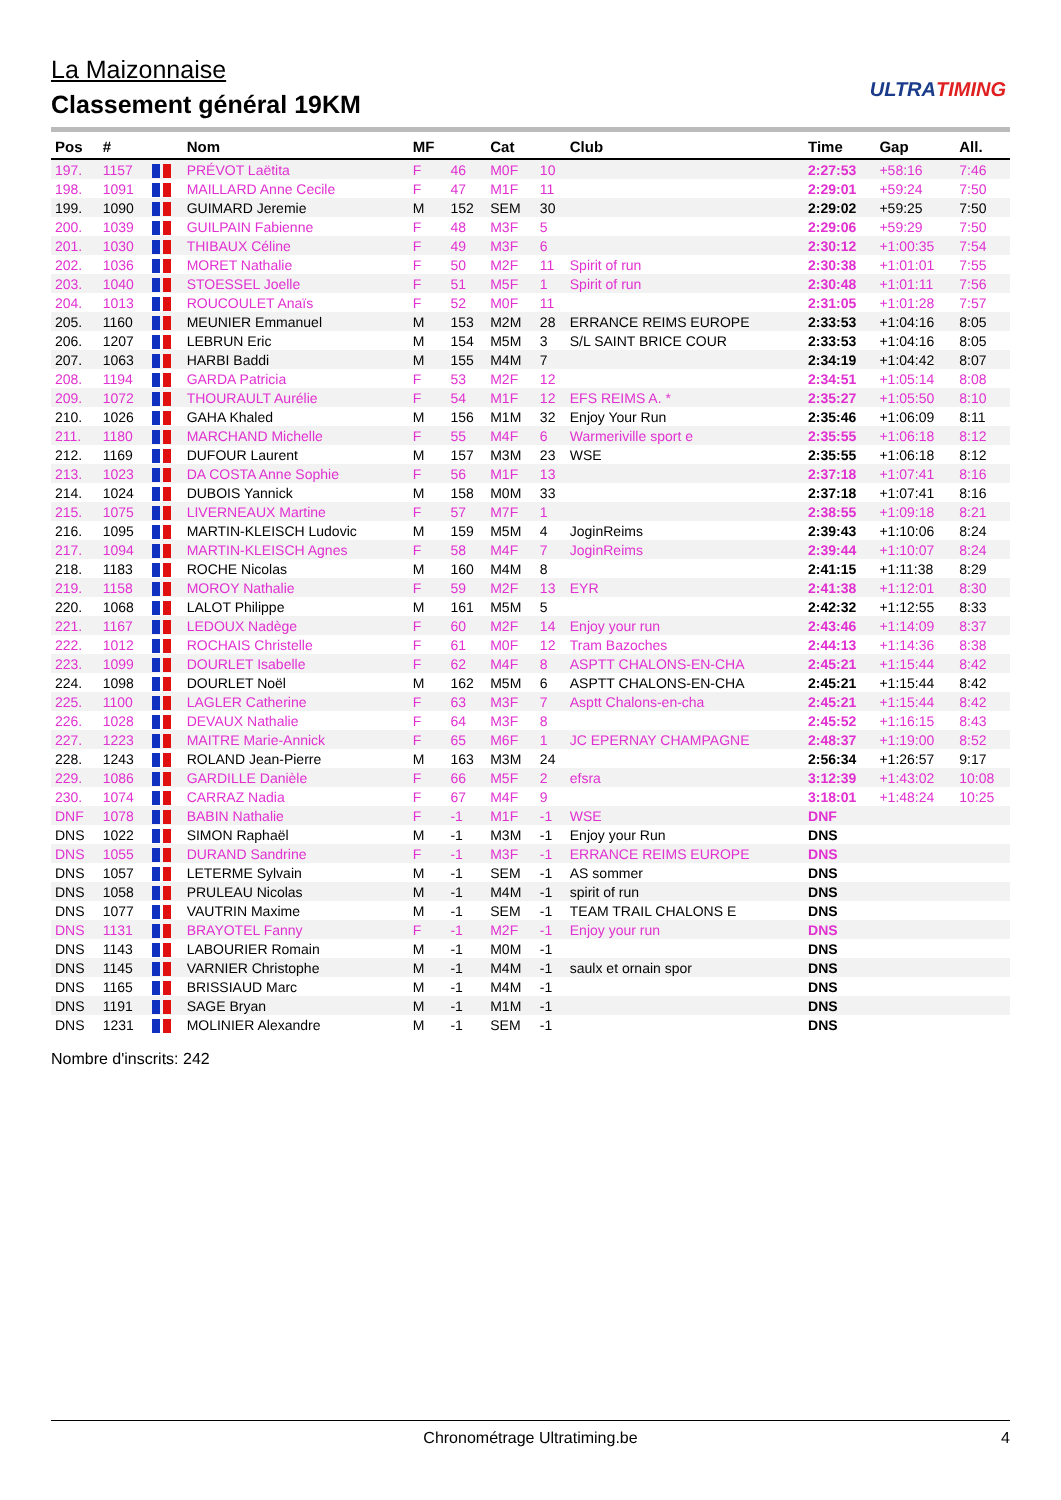La Maizonnaise
Classement général 19KM
ULTRATIMING
| Pos | # | | Nom | MF | | Cat | | Club | Time | Gap | All. |
| --- | --- | --- | --- | --- | --- | --- | --- | --- | --- | --- | --- |
| 197. | 1157 | | PRÉVOT Laëtita | F | 46 | M0F | 10 | | 2:27:53 | +58:16 | 7:46 |
| 198. | 1091 | | MAILLARD Anne Cecile | F | 47 | M1F | 11 | | 2:29:01 | +59:24 | 7:50 |
| 199. | 1090 | | GUIMARD Jeremie | M | 152 | SEM | 30 | | 2:29:02 | +59:25 | 7:50 |
| 200. | 1039 | | GUILPAIN Fabienne | F | 48 | M3F | 5 | | 2:29:06 | +59:29 | 7:50 |
| 201. | 1030 | | THIBAUX Céline | F | 49 | M3F | 6 | | 2:30:12 | +1:00:35 | 7:54 |
| 202. | 1036 | | MORET Nathalie | F | 50 | M2F | 11 | Spirit of run | 2:30:38 | +1:01:01 | 7:55 |
| 203. | 1040 | | STOESSEL Joelle | F | 51 | M5F | 1 | Spirit of run | 2:30:48 | +1:01:11 | 7:56 |
| 204. | 1013 | | ROUCOULET Anaïs | F | 52 | M0F | 11 | | 2:31:05 | +1:01:28 | 7:57 |
| 205. | 1160 | | MEUNIER Emmanuel | M | 153 | M2M | 28 | ERRANCE REIMS EUROPE | 2:33:53 | +1:04:16 | 8:05 |
| 206. | 1207 | | LEBRUN Eric | M | 154 | M5M | 3 | S/L SAINT BRICE COUR | 2:33:53 | +1:04:16 | 8:05 |
| 207. | 1063 | | HARBI Baddi | M | 155 | M4M | 7 | | 2:34:19 | +1:04:42 | 8:07 |
| 208. | 1194 | | GARDA Patricia | F | 53 | M2F | 12 | | 2:34:51 | +1:05:14 | 8:08 |
| 209. | 1072 | | THOURAULT Aurélie | F | 54 | M1F | 12 | EFS REIMS A. * | 2:35:27 | +1:05:50 | 8:10 |
| 210. | 1026 | | GAHA Khaled | M | 156 | M1M | 32 | Enjoy Your Run | 2:35:46 | +1:06:09 | 8:11 |
| 211. | 1180 | | MARCHAND Michelle | F | 55 | M4F | 6 | Warmeriville sport e | 2:35:55 | +1:06:18 | 8:12 |
| 212. | 1169 | | DUFOUR Laurent | M | 157 | M3M | 23 | WSE | 2:35:55 | +1:06:18 | 8:12 |
| 213. | 1023 | | DA COSTA Anne Sophie | F | 56 | M1F | 13 | | 2:37:18 | +1:07:41 | 8:16 |
| 214. | 1024 | | DUBOIS Yannick | M | 158 | M0M | 33 | | 2:37:18 | +1:07:41 | 8:16 |
| 215. | 1075 | | LIVERNEAUX Martine | F | 57 | M7F | 1 | | 2:38:55 | +1:09:18 | 8:21 |
| 216. | 1095 | | MARTIN-KLEISCH Ludovic | M | 159 | M5M | 4 | JoginReims | 2:39:43 | +1:10:06 | 8:24 |
| 217. | 1094 | | MARTIN-KLEISCH Agnes | F | 58 | M4F | 7 | JoginReims | 2:39:44 | +1:10:07 | 8:24 |
| 218. | 1183 | | ROCHE Nicolas | M | 160 | M4M | 8 | | 2:41:15 | +1:11:38 | 8:29 |
| 219. | 1158 | | MOROY Nathalie | F | 59 | M2F | 13 | EYR | 2:41:38 | +1:12:01 | 8:30 |
| 220. | 1068 | | LALOT Philippe | M | 161 | M5M | 5 | | 2:42:32 | +1:12:55 | 8:33 |
| 221. | 1167 | | LEDOUX Nadège | F | 60 | M2F | 14 | Enjoy your run | 2:43:46 | +1:14:09 | 8:37 |
| 222. | 1012 | | ROCHAIS Christelle | F | 61 | M0F | 12 | Tram Bazoches | 2:44:13 | +1:14:36 | 8:38 |
| 223. | 1099 | | DOURLET Isabelle | F | 62 | M4F | 8 | ASPTT CHALONS-EN-CHA | 2:45:21 | +1:15:44 | 8:42 |
| 224. | 1098 | | DOURLET Noël | M | 162 | M5M | 6 | ASPTT CHALONS-EN-CHA | 2:45:21 | +1:15:44 | 8:42 |
| 225. | 1100 | | LAGLER Catherine | F | 63 | M3F | 7 | Asptt Chalons-en-cha | 2:45:21 | +1:15:44 | 8:42 |
| 226. | 1028 | | DEVAUX Nathalie | F | 64 | M3F | 8 | | 2:45:52 | +1:16:15 | 8:43 |
| 227. | 1223 | | MAITRE Marie-Annick | F | 65 | M6F | 1 | JC EPERNAY CHAMPAGNE | 2:48:37 | +1:19:00 | 8:52 |
| 228. | 1243 | | ROLAND Jean-Pierre | M | 163 | M3M | 24 | | 2:56:34 | +1:26:57 | 9:17 |
| 229. | 1086 | | GARDILLE Danièle | F | 66 | M5F | 2 | efsra | 3:12:39 | +1:43:02 | 10:08 |
| 230. | 1074 | | CARRAZ Nadia | F | 67 | M4F | 9 | | 3:18:01 | +1:48:24 | 10:25 |
| DNF | 1078 | | BABIN Nathalie | F | -1 | M1F | -1 | WSE | DNF | | |
| DNS | 1022 | | SIMON Raphaël | M | -1 | M3M | -1 | Enjoy your Run | DNS | | |
| DNS | 1055 | | DURAND Sandrine | F | -1 | M3F | -1 | ERRANCE REIMS EUROPE | DNS | | |
| DNS | 1057 | | LETERME Sylvain | M | -1 | SEM | -1 | AS sommer | DNS | | |
| DNS | 1058 | | PRULEAU Nicolas | M | -1 | M4M | -1 | spirit of run | DNS | | |
| DNS | 1077 | | VAUTRIN Maxime | M | -1 | SEM | -1 | TEAM TRAIL CHALONS E | DNS | | |
| DNS | 1131 | | BRAYOTEL Fanny | F | -1 | M2F | -1 | Enjoy your run | DNS | | |
| DNS | 1143 | | LABOURIER Romain | M | -1 | M0M | -1 | | DNS | | |
| DNS | 1145 | | VARNIER Christophe | M | -1 | M4M | -1 | saulx et ornain spor | DNS | | |
| DNS | 1165 | | BRISSIAUD Marc | M | -1 | M4M | -1 | | DNS | | |
| DNS | 1191 | | SAGE Bryan | M | -1 | M1M | -1 | | DNS | | |
| DNS | 1231 | | MOLINIER Alexandre | M | -1 | SEM | -1 | | DNS | | |
Nombre d'inscrits: 242
Chronométrage Ultratiming.be 4